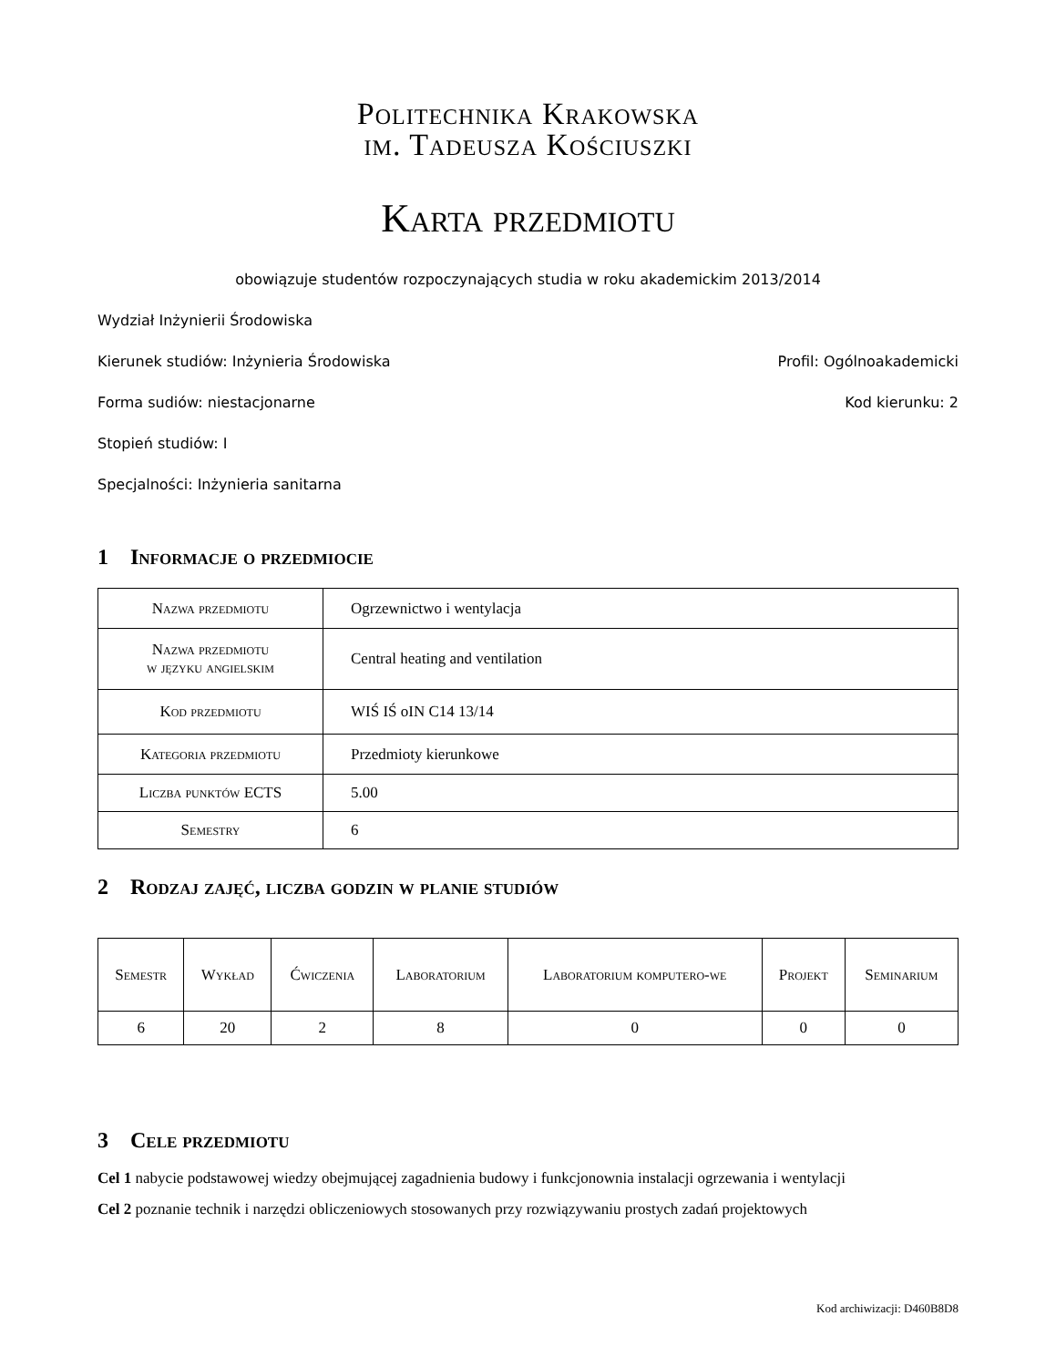Politechnika Krakowska
im. Tadeusza Kościuszki
Karta przedmiotu
obowiązuje studentów rozpoczynających studia w roku akademickim 2013/2014
Wydział Inżynierii Środowiska
Kierunek studiów: Inżynieria Środowiska Profil: Ogólnoakademicki
Forma sudiów: niestacjonarne Kod kierunku: 2
Stopień studiów: I
Specjalności: Inżynieria sanitarna
1 Informacje o przedmiocie
| Nazwa przedmiotu | Ogrzewnictwo i wentylacja |
| Nazwa przedmiotu w języku angielskim | Central heating and ventilation |
| Kod przedmiotu | WIŚ IŚ oIN C14 13/14 |
| Kategoria przedmiotu | Przedmioty kierunkowe |
| Liczba punktów ECTS | 5.00 |
| Semestry | 6 |
2 Rodzaj zajęć, liczba godzin w planie studiów
| Semestr | Wykład | Ćwiczenia | Laboratorium | Laboratorium komputero-we | Projekt | Seminarium |
| --- | --- | --- | --- | --- | --- | --- |
| 6 | 20 | 2 | 8 | 0 | 0 | 0 |
3 Cele przedmiotu
Cel 1 nabycie podstawowej wiedzy obejmującej zagadnienia budowy i funkcjonownia instalacji ogrzewania i wentylacji
Cel 2 poznanie technik i narzędzi obliczeniowych stosowanych przy rozwiązywaniu prostych zadań projektowych
Kod archiwizacji: D460B8D8